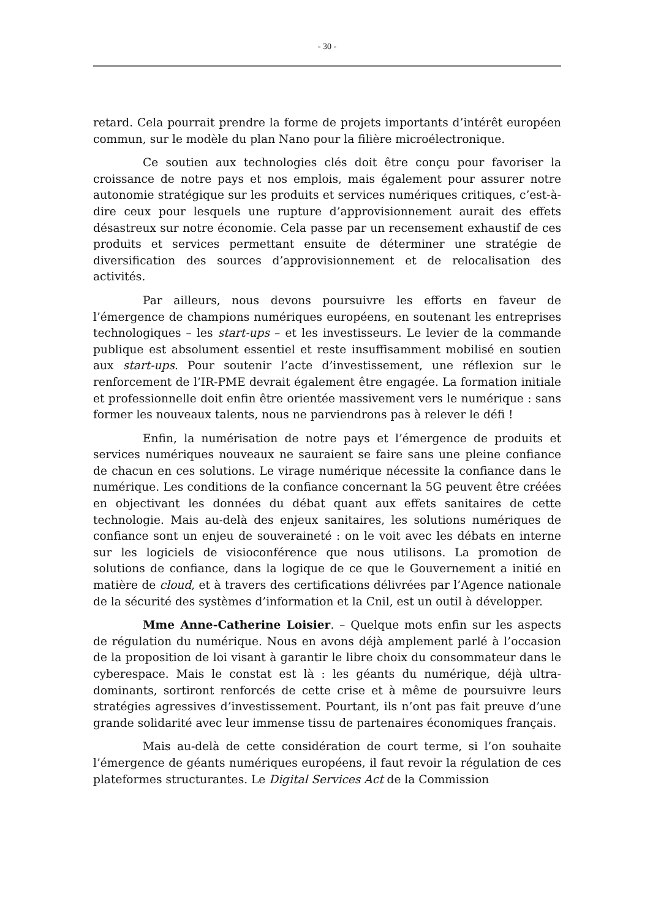- 30 -
retard. Cela pourrait prendre la forme de projets importants d’intérêt européen commun, sur le modèle du plan Nano pour la filière microélectronique.
Ce soutien aux technologies clés doit être conçu pour favoriser la croissance de notre pays et nos emplois, mais également pour assurer notre autonomie stratégique sur les produits et services numériques critiques, c’est-à-dire ceux pour lesquels une rupture d’approvisionnement aurait des effets désastreux sur notre économie. Cela passe par un recensement exhaustif de ces produits et services permettant ensuite de déterminer une stratégie de diversification des sources d’approvisionnement et de relocalisation des activités.
Par ailleurs, nous devons poursuivre les efforts en faveur de l’émergence de champions numériques européens, en soutenant les entreprises technologiques – les start-ups – et les investisseurs. Le levier de la commande publique est absolument essentiel et reste insuffisamment mobilisé en soutien aux start-ups. Pour soutenir l’acte d’investissement, une réflexion sur le renforcement de l’IR-PME devrait également être engagée. La formation initiale et professionnelle doit enfin être orientée massivement vers le numérique : sans former les nouveaux talents, nous ne parviendrons pas à relever le défi !
Enfin, la numérisation de notre pays et l’émergence de produits et services numériques nouveaux ne sauraient se faire sans une pleine confiance de chacun en ces solutions. Le virage numérique nécessite la confiance dans le numérique. Les conditions de la confiance concernant la 5G peuvent être créées en objectivant les données du débat quant aux effets sanitaires de cette technologie. Mais au-delà des enjeux sanitaires, les solutions numériques de confiance sont un enjeu de souveraineté : on le voit avec les débats en interne sur les logiciels de visioconférence que nous utilisons. La promotion de solutions de confiance, dans la logique de ce que le Gouvernement a initié en matière de cloud, et à travers des certifications délivrées par l’Agence nationale de la sécurité des systèmes d’information et la Cnil, est un outil à développer.
Mme Anne-Catherine Loisier. – Quelque mots enfin sur les aspects de régulation du numérique. Nous en avons déjà amplement parlé à l’occasion de la proposition de loi visant à garantir le libre choix du consommateur dans le cyberespace. Mais le constat est là : les géants du numérique, déjà ultra-dominants, sortiront renforcés de cette crise et à même de poursuivre leurs stratégies agressives d’investissement. Pourtant, ils n’ont pas fait preuve d’une grande solidarité avec leur immense tissu de partenaires économiques français.
Mais au-delà de cette considération de court terme, si l’on souhaite l’émergence de géants numériques européens, il faut revoir la régulation de ces plateformes structurantes. Le Digital Services Act de la Commission